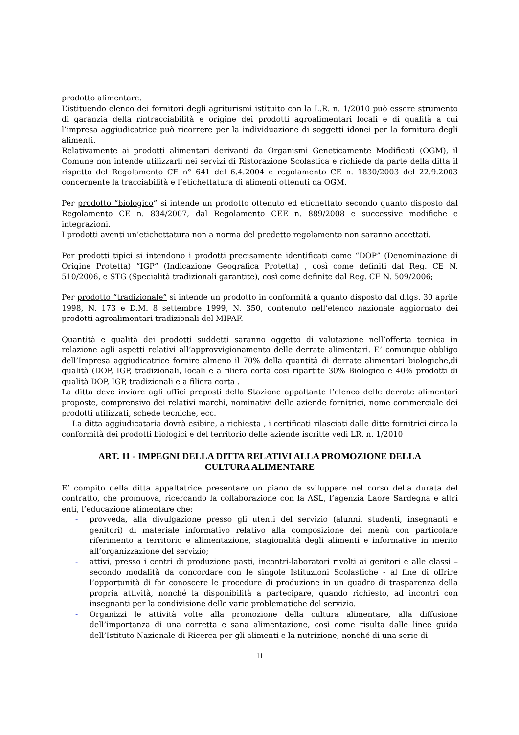prodotto alimentare.
L’istituendo elenco dei fornitori degli agriturismi istituito con la L.R. n. 1/2010 può essere strumento di garanzia della rintracciabilità e origine dei prodotti agroalimentari locali e di qualità a cui l’impresa aggiudicatrice può ricorrere per la individuazione di soggetti idonei per la fornitura degli alimenti.
Relativamente ai prodotti alimentari derivanti da Organismi Geneticamente Modificati (OGM), il Comune non intende utilizzarli nei servizi di Ristorazione Scolastica e richiede da parte della ditta il rispetto del Regolamento CE n° 641 del 6.4.2004 e regolamento CE n. 1830/2003 del 22.9.2003 concernente la tracciabilità e l’etichettatura di alimenti ottenuti da OGM.
Per prodotto “biologico” si intende un prodotto ottenuto ed etichettato secondo quanto disposto dal Regolamento CE n. 834/2007, dal Regolamento CEE n. 889/2008 e successive modifiche e integrazioni.
I prodotti aventi un’etichettatura non a norma del predetto regolamento non saranno accettati.
Per prodotti tipici si intendono i prodotti precisamente identificati come “DOP” (Denominazione di Origine Protetta) “IGP” (Indicazione Geografica Protetta) , così come definiti dal Reg. CE N. 510/2006, e STG (Specialità tradizionali garantite), così come definite dal Reg. CE N. 509/2006;
Per prodotto “tradizionale” si intende un prodotto in conformità a quanto disposto dal d.lgs. 30 aprile 1998, N. 173 e D.M. 8 settembre 1999, N. 350, contenuto nell’elenco nazionale aggiornato dei prodotti agroalimentari tradizionali del MIPAF.
Quantità e qualità dei prodotti suddetti saranno oggetto di valutazione nell’offerta tecnica in relazione agli aspetti relativi all’approvvigionamento delle derrate alimentari. E’ comunque obbligo dell’Impresa aggiudicatrice fornire almeno il 70% della quantità di derrate alimentari biologiche,di qualità (DOP, IGP, tradizionali, locali e a filiera corta cosi ripartite 30% Biologico e 40% prodotti di qualità DOP, IGP, tradizionali e a filiera corta .
La ditta deve inviare agli uffici preposti della Stazione appaltante l’elenco delle derrate alimentari proposte, comprensivo dei relativi marchi, nominativi delle aziende fornitrici, nome commerciale dei prodotti utilizzati, schede tecniche, ecc.
La ditta aggiudicataria dovrà esibire, a richiesta , i certificati rilasciati dalle ditte fornitrici circa la conformità dei prodotti biologici e del territorio delle aziende iscritte vedi LR. n. 1/2010
ART. 11 - IMPEGNI DELLA DITTA RELATIVI ALLA PROMOZIONE DELLA CULTURA ALIMENTARE
E’ compito della ditta appaltatrice presentare un piano da sviluppare nel corso della durata del contratto, che promuova, ricercando la collaborazione con la ASL, l’agenzia Laore Sardegna e altri enti, l’educazione alimentare che:
- provveda, alla divulgazione presso gli utenti del servizio (alunni, studenti, insegnanti e genitori) di materiale informativo relativo alla composizione dei menù con particolare riferimento a territorio e alimentazione, stagionalità degli alimenti e informative in merito all’organizzazione del servizio;
- attivi, presso i centri di produzione pasti, incontri-laboratori rivolti ai genitori e alle classi – secondo modalità da concordare con le singole Istituzioni Scolastiche - al fine di offrire l’opportunità di far conoscere le procedure di produzione in un quadro di trasparenza della propria attività, nonché la disponibilità a partecipare, quando richiesto, ad incontri con insegnanti per la condivisione delle varie problematiche del servizio.
- Organizzi le attività volte alla promozione della cultura alimentare, alla diffusione dell’importanza di una corretta e sana alimentazione, così come risulta dalle linee guida dell’Istituto Nazionale di Ricerca per gli alimenti e la nutrizione, nonché di una serie di
11